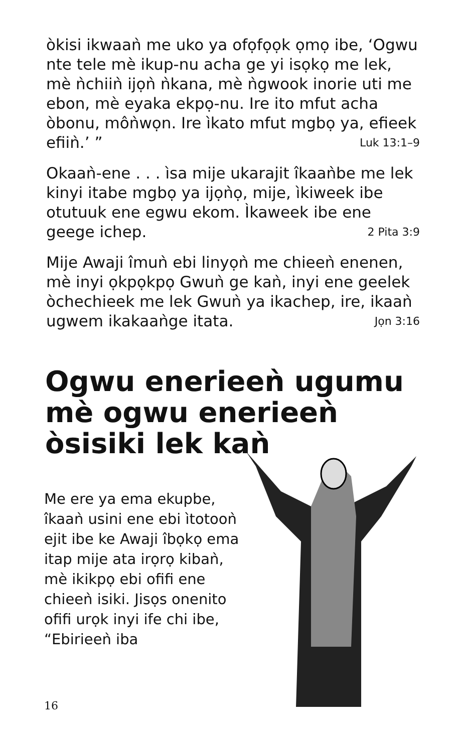òkisi ikwaaǹ me uko ya ofọfọọk ọmọ ibe, ‘Ogwu nte tele mè ikup-nu acha ge yi isọkọ me lek, mè ǹchiiǹ ijọǹ ǹkana, mè ǹgwook inorie uti me ebon, mè eyaka ekpọ-nu. Ire ito mfut acha òbonu, môǹwọn. Ire ìkato mfut mgbọ ya, efieek efiiǹ.’ ” Luk 13:1–9
Okaaǹ-ene . . . ìsa mije ukarajit îkaaǹbe me lek kinyi itabe mgbọ ya ijọǹọ, mije, ìkiweek ibe otutuuk ene egwu ekom. Ìkaweek ibe ene geege ichep. 2 Pita 3:9
Mije Awaji îmuǹ ebi linyọǹ me chieeǹ enenen, mè inyi ọkpọkpọ Gwuǹ ge kaǹ, inyi ene geelek òchechieek me lek Gwuǹ ya ikachep, ire, ikaaǹ ugwem ikakaaǹge itata. Jọn 3:16
Ogwu enerieeǹ ugumu mè ogwu enerieeǹ òsisiki lek kaǹ
Me ere ya ema ekupbe, îkaaǹ usini ene ebi ìtotooǹ ejit ibe ke Awaji îbọkọ ema itap mije ata irọrọ kibaǹ, mè ikikpọ ebi ofifi ene chieeǹ isiki. Jisọs onenito ofifi urọk inyi ife chi ibe, “Ebirieeǹ iba
16